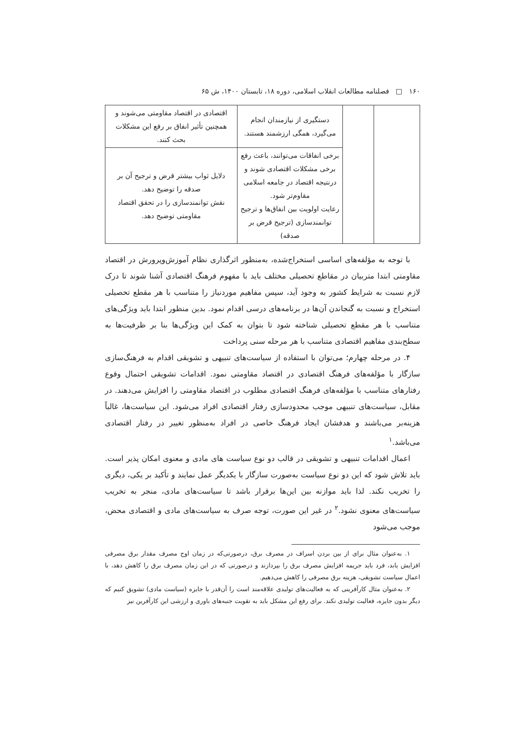۱۶۰ □ فصلنامه مطالعات انقلاب اسلامی، دوره ۱۸، تابستان ۱۴۰۰، ش ۶۵
| | | دستگیری از نیازمندان انجام می‌گیرد، همگی ارزشمند هستند. | اقتصادی در اقتصاد مقاومتی می‌شوند و همچنین تأثیر انفاق بر رفع این مشکلات بحث کنند. |
| | | برخی انفاقات می‌توانند، باعث رفع برخی مشکلات اقتصادی شوند و درنتیجه اقتصاد در جامعه اسلامی مقاوم‌تر شود. رعایت اولویت بین انفاق‌ها و ترجیح توانمندسازی (ترجیح قرض بر صدقه) | دلایل ثواب بیشتر قرض و ترجیح آن بر صدقه را توضیح دهد. نقش توانمندسازی را در تحقق اقتصاد مقاومتی توضیح دهد. |
با توجه به مؤلفه‌های اساسی استخراج‌شده، به‌منظور اثرگذاری نظام آموزش‌وپرورش در اقتصاد مقاومتی ابتدا متربیان در مقاطع تحصیلی مختلف باید با مفهوم فرهنگ اقتصادی آشنا شوند تا درک لازم نسبت به شرایط کشور به وجود آید، سپس مفاهیم موردنیاز را متناسب با هر مقطع تحصیلی استخراج و نسبت به گنجاندن آن‌ها در برنامه‌های درسی اقدام نمود. بدین منظور ابتدا باید ویژگی‌های متناسب با هر مقطع تحصیلی شناخته شود تا بتوان به کمک این ویژگی‌ها بنا بر ظرفیت‌ها به سطح‌بندی مفاهیم اقتصادی متناسب با هر مرحله سنی پرداخت
۴. در مرحله چهارم؛ می‌توان با استفاده از سیاست‌های تنبیهی و تشویقی اقدام به فرهنگ‌سازی سازگار با مؤلفه‌های فرهنگ اقتصادی در اقتصاد مقاومتی نمود. اقدامات تشویقی احتمال وقوع رفتارهای متناسب با مؤلفه‌های فرهنگ اقتصادی مطلوب در اقتصاد مقاومتی را افزایش می‌دهند. در مقابل، سیاست‌های تنبیهی موجب محدودسازی رفتار اقتصادی افراد می‌شود. این سیاست‌ها، غالباً هزینه‌بر می‌باشند و هدفشان ایجاد فرهنگ خاصی در افراد به‌منظور تغییر در رفتار اقتصادی می‌باشد.<sup>۱</sup>
اعمال اقدامات تنبیهی و تشویقی در قالب دو نوع سیاست های مادی و معنوی امکان پذیر است. باید تلاش شود که این دو نوع سیاست به‌صورت سازگار با یکدیگر عمل نمایند و تأکید بر یکی، دیگری را تخریب نکند. لذا باید موازنه بین این‌ها برقرار باشد تا سیاست‌های مادی، منجر به تخریب سیاست‌های معنوی نشود.<sup>۲</sup> در غیر این صورت، توجه صرف به سیاست‌های مادی و اقتصادی محض، موجب می‌شود
۱. به‌عنوان مثال برای از بین بردن اسراف در مصرف برق، درصورتی‌که در زمان اوج مصرف مقدار برق مصرفی افزایش یابد، فرد باید جریمه افزایش مصرف برق را بپردازند و درصورتی که در این زمان مصرف برق را کاهش دهد، با اعمال سیاست تشویقی، هزینه برق مصرفی را کاهش می‌دهیم.
۲. به‌عنوان مثال کارآفرینی که به فعالیت‌های تولیدی علاقه‌مند است را آن‌قدر با جایزه (سیاست مادی) تشویق کنیم که دیگر بدون جایزه، فعالیت تولیدی نکند. برای رفع این مشکل باید به تقویت جنبه‌های باوری و ارزشی این کارآفرین نیز